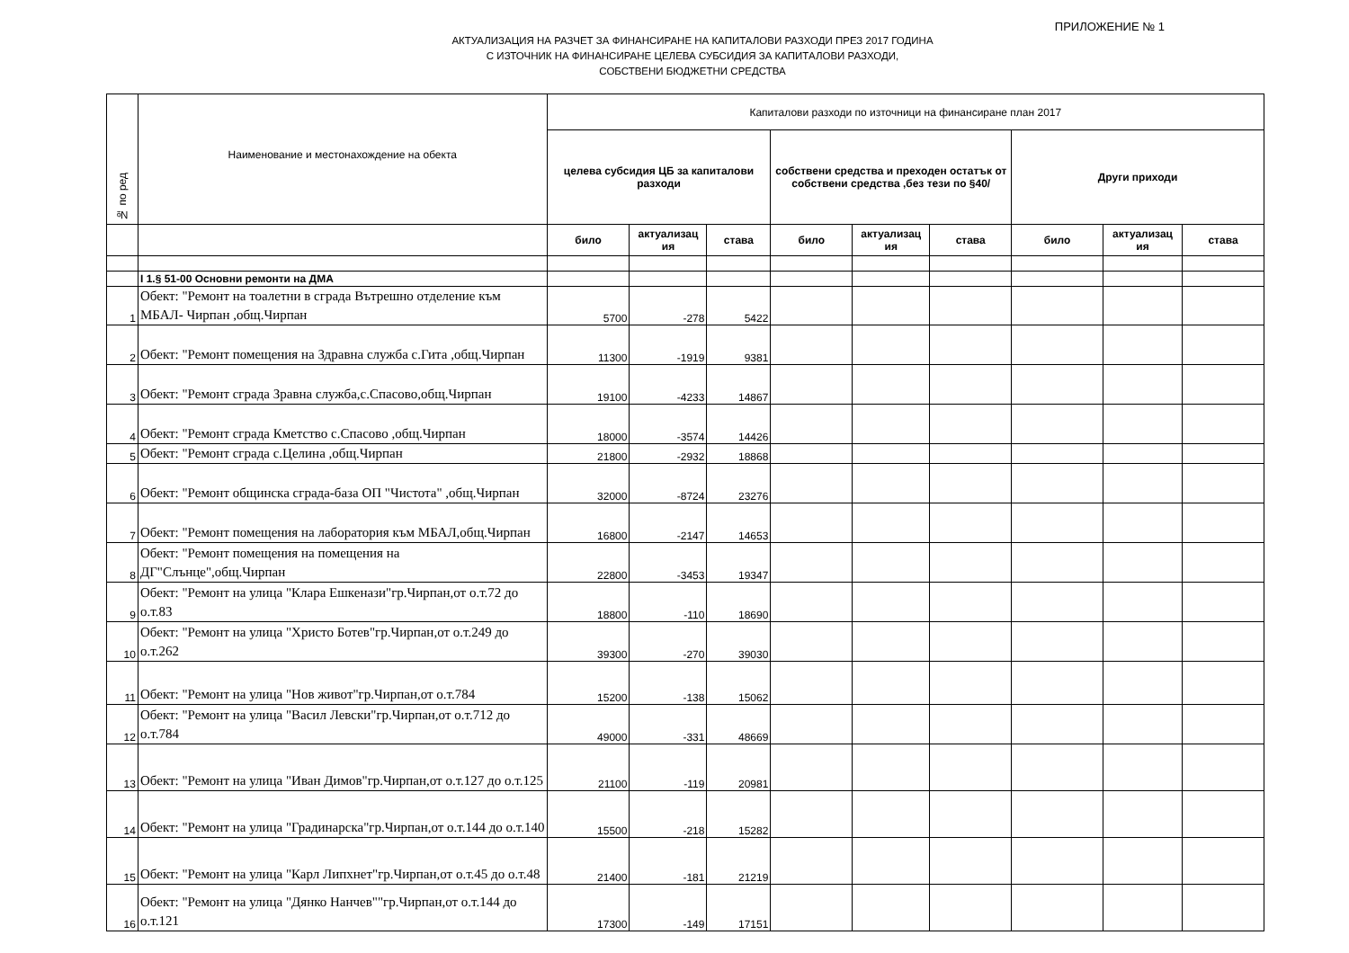ПРИЛОЖЕНИЕ № 1
АКТУАЛИЗАЦИЯ НА РАЗЧЕТ ЗА ФИНАНСИРАНЕ НА КАПИТАЛОВИ РАЗХОДИ ПРЕЗ 2017 ГОДИНА
С ИЗТОЧНИК НА ФИНАНСИРАНЕ ЦЕЛЕВА СУБСИДИЯ ЗА КАПИТАЛОВИ РАЗХОДИ,
СОБСТВЕНИ БЮДЖЕТНИ СРЕДСТВА
| № по ред | Наименование и местонахождение на обекта | Капиталови разходи по източници на финансиране план 2017 | | | | | | | | |
| --- | --- | --- | --- | --- | --- | --- | --- | --- | --- | --- |
| | | целева субсидия ЦБ за капиталови разходи | | | собствени средства и преходен остатък от собствени средства ,без тези по §40/ | | | Други приходи | | |
| | | било | актуализац ия | става | било | актуализац ия | става | било | актуализац ия | става |
| | I 1.§ 51-00 Основни ремонти на ДМА | | | | | | | | | |
| 1 | Обект: "Ремонт на тоалетни в сграда Вътрешно отделение към МБАЛ- Чирпан ,общ.Чирпан | 5700 | -278 | 5422 | | | | | | |
| 2 | Обект: "Ремонт помещения на Здравна служба с.Гита ,общ.Чирпан | 11300 | -1919 | 9381 | | | | | | |
| 3 | Обект: "Ремонт сграда Зравна служба,с.Спасово,общ.Чирпан | 19100 | -4233 | 14867 | | | | | | |
| 4 | Обект: "Ремонт сграда Кметство с.Спасово ,общ.Чирпан | 18000 | -3574 | 14426 | | | | | | |
| 5 | Обект: "Ремонт сграда с.Целина ,общ.Чирпан | 21800 | -2932 | 18868 | | | | | | |
| 6 | Обект: "Ремонт общинска сграда-база ОП "Чистота" ,общ.Чирпан | 32000 | -8724 | 23276 | | | | | | |
| 7 | Обект: "Ремонт помещения на лаборатория към МБАЛ,общ.Чирпан | 16800 | -2147 | 14653 | | | | | | |
| 8 | Обект: "Ремонт помещения на помещения на ДГ"Слънце",общ.Чирпан | 22800 | -3453 | 19347 | | | | | | |
| 9 | Обект: "Ремонт на улица "Клара Ешкенази"гр.Чирпан,от о.т.72 до о.т.83 | 18800 | -110 | 18690 | | | | | | |
| 10 | Обект: "Ремонт на улица "Христо Ботев"гр.Чирпан,от о.т.249 до о.т.262 | 39300 | -270 | 39030 | | | | | | |
| 11 | Обект: "Ремонт на улица "Нов живот"гр.Чирпан,от о.т.784 | 15200 | -138 | 15062 | | | | | | |
| 12 | Обект: "Ремонт на улица "Васил Левски"гр.Чирпан,от о.т.712 до о.т.784 | 49000 | -331 | 48669 | | | | | | |
| 13 | Обект: "Ремонт на улица "Иван Димов"гр.Чирпан,от о.т.127 до о.т.125 | 21100 | -119 | 20981 | | | | | | |
| 14 | Обект: "Ремонт на улица "Градинарска"гр.Чирпан,от о.т.144 до о.т.140 | 15500 | -218 | 15282 | | | | | | |
| 15 | Обект: "Ремонт на улица "Карл Липхнет"гр.Чирпан,от о.т.45 до о.т.48 | 21400 | -181 | 21219 | | | | | | |
| 16 | Обект: "Ремонт на улица "Дянко Нанчев""гр.Чирпан,от о.т.144 до о.т.121 | 17300 | -149 | 17151 | | | | | | |